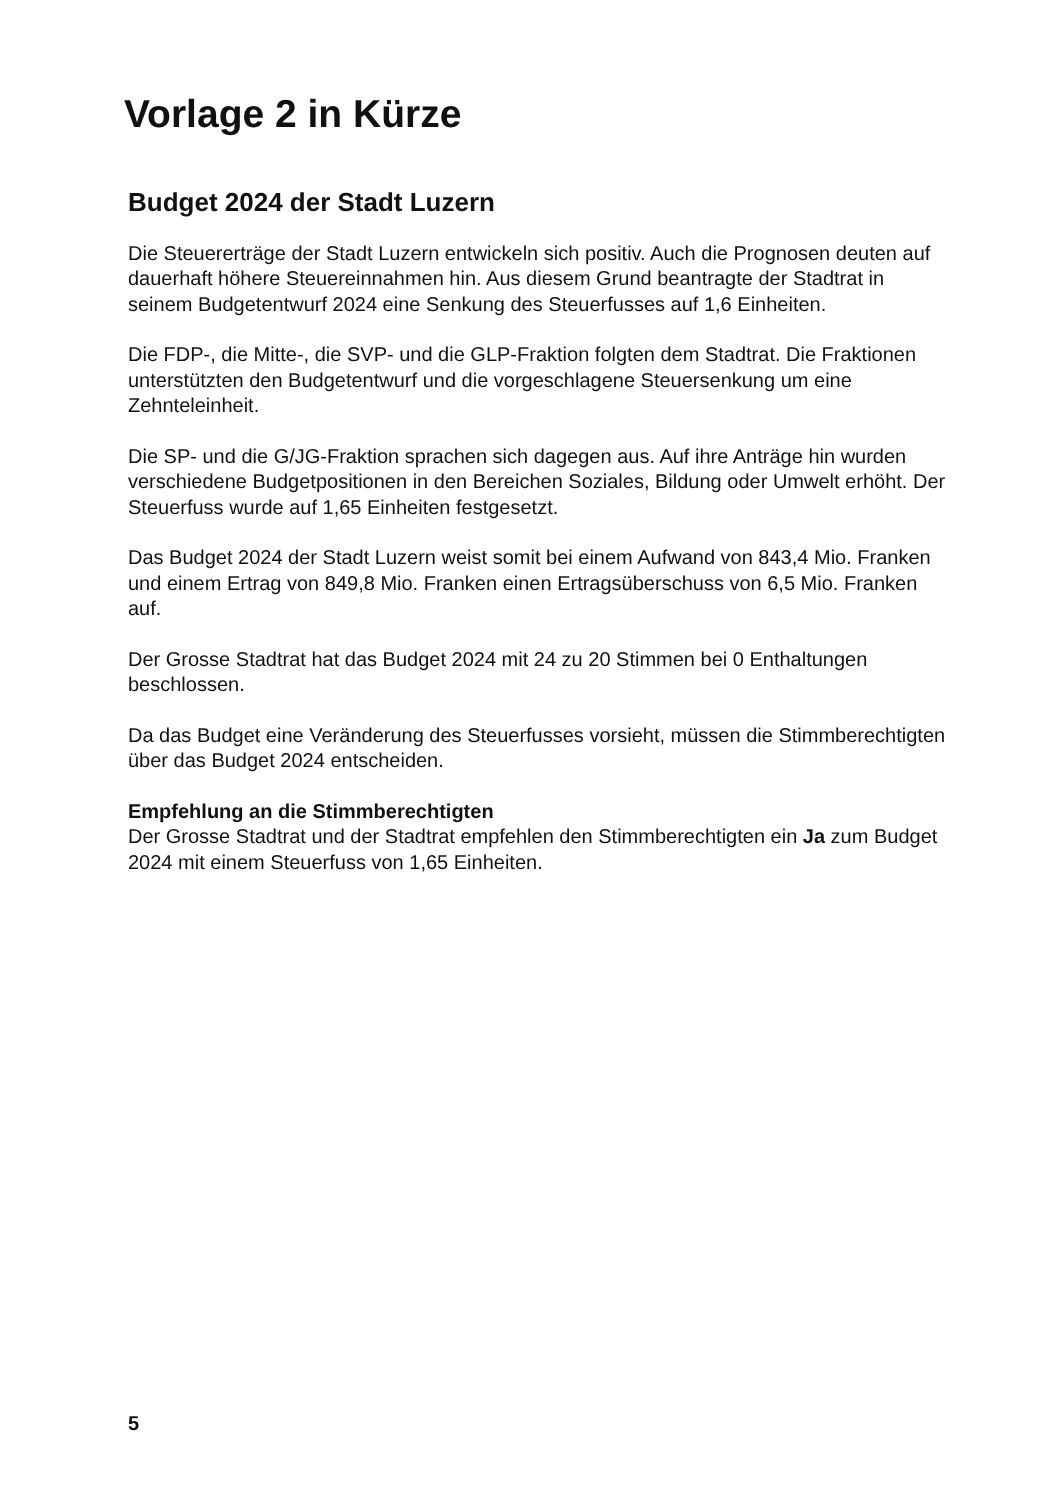Vorlage 2 in Kürze
Budget 2024 der Stadt Luzern
Die Steuererträge der Stadt Luzern entwickeln sich positiv. Auch die Prognosen deuten auf dauerhaft höhere Steuereinnahmen hin. Aus diesem Grund beantragte der Stadtrat in seinem Budgetentwurf 2024 eine Senkung des Steuerfusses auf 1,6 Einheiten.
Die FDP-, die Mitte-, die SVP- und die GLP-Fraktion folgten dem Stadtrat. Die Fraktionen unterstützten den Budgetentwurf und die vorgeschlagene Steuersenkung um eine Zehnteleinheit.
Die SP- und die G/JG-Fraktion sprachen sich dagegen aus. Auf ihre Anträge hin wurden verschiedene Budgetpositionen in den Bereichen Soziales, Bildung oder Umwelt erhöht. Der Steuerfuss wurde auf 1,65 Einheiten festgesetzt.
Das Budget 2024 der Stadt Luzern weist somit bei einem Aufwand von 843,4 Mio. Franken und einem Ertrag von 849,8 Mio. Franken einen Ertragsüberschuss von 6,5 Mio. Franken auf.
Der Grosse Stadtrat hat das Budget 2024 mit 24 zu 20 Stimmen bei 0 Enthaltungen beschlossen.
Da das Budget eine Veränderung des Steuerfusses vorsieht, müssen die Stimmberechtigten über das Budget 2024 entscheiden.
Empfehlung an die Stimmberechtigten
Der Grosse Stadtrat und der Stadtrat empfehlen den Stimmberechtigten ein Ja zum Budget 2024 mit einem Steuerfuss von 1,65 Einheiten.
5